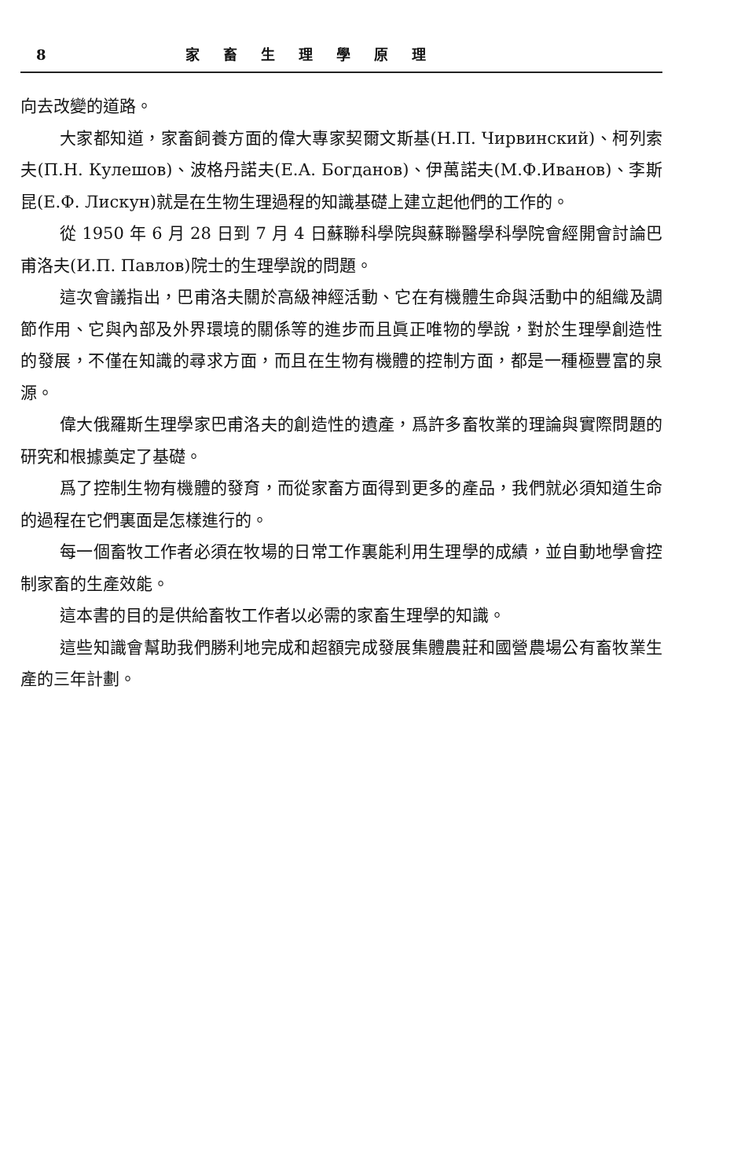8 家畜生理學原理
向去改變的道路。
大家都知道，家畜飼養方面的偉大專家契爾文斯基(Н.П. Чирвинский)、柯列索夫(П.Н. Кулешов)、波格丹諾夫(Е.А. Богданов)、伊萬諾夫(М.Ф.Иванов)、李斯昆(Е.Ф. Лискун)就是在生物生理過程的知識基礎上建立起他們的工作的。
從 1950 年 6 月 28 日到 7 月 4 日蘇聯科學院與蘇聯醫學科學院會經開會討論巴甫洛夫(И.П. Павлов)院士的生理學說的問題。
這次會議指出，巴甫洛夫關於高級神經活動、它在有機體生命與活動中的組織及調節作用、它與內部及外界環境的關係等的進步而且眞正唯物的學說，對於生理學創造性的發展，不僅在知識的尋求方面，而且在生物有機體的控制方面，都是一種極豐富的泉源。
偉大俄羅斯生理學家巴甫洛夫的創造性的遺產，爲許多畜牧業的理論與實際問題的研究和根據奠定了基礎。
爲了控制生物有機體的發育，而從家畜方面得到更多的產品，我們就必須知道生命的過程在它們裏面是怎樣進行的。
每一個畜牧工作者必須在牧場的日常工作裏能利用生理學的成績，並自動地學會控制家畜的生產效能。
這本書的目的是供給畜牧工作者以必需的家畜生理學的知識。
這些知識會幫助我們勝利地完成和超額完成發展集體農莊和國營農場公有畜牧業生產的三年計劃。